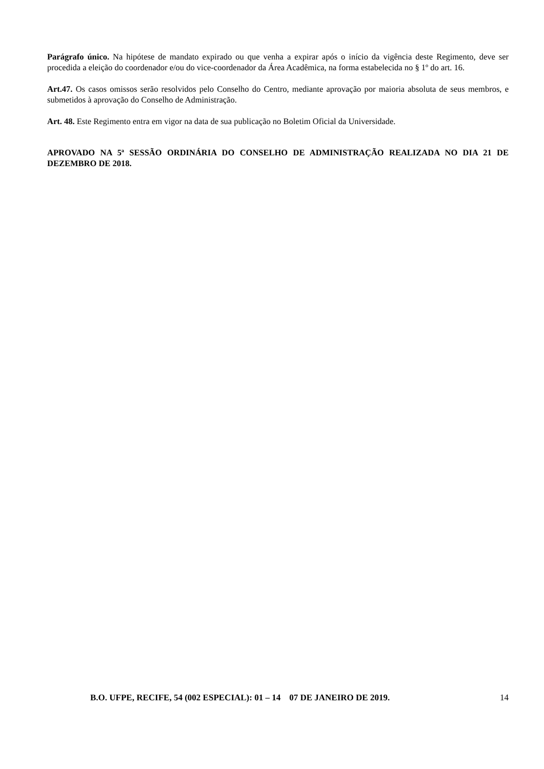Parágrafo único. Na hipótese de mandato expirado ou que venha a expirar após o início da vigência deste Regimento, deve ser procedida a eleição do coordenador e/ou do vice-coordenador da Área Acadêmica, na forma estabelecida no § 1º do art. 16.
Art.47. Os casos omissos serão resolvidos pelo Conselho do Centro, mediante aprovação por maioria absoluta de seus membros, e submetidos à aprovação do Conselho de Administração.
Art. 48. Este Regimento entra em vigor na data de sua publicação no Boletim Oficial da Universidade.
APROVADO NA 5ª SESSÃO ORDINÁRIA DO CONSELHO DE ADMINISTRAÇÃO REALIZADA NO DIA 21 DE DEZEMBRO DE 2018.
B.O. UFPE, RECIFE, 54 (002 ESPECIAL): 01 – 14 07 DE JANEIRO DE 2019. 14